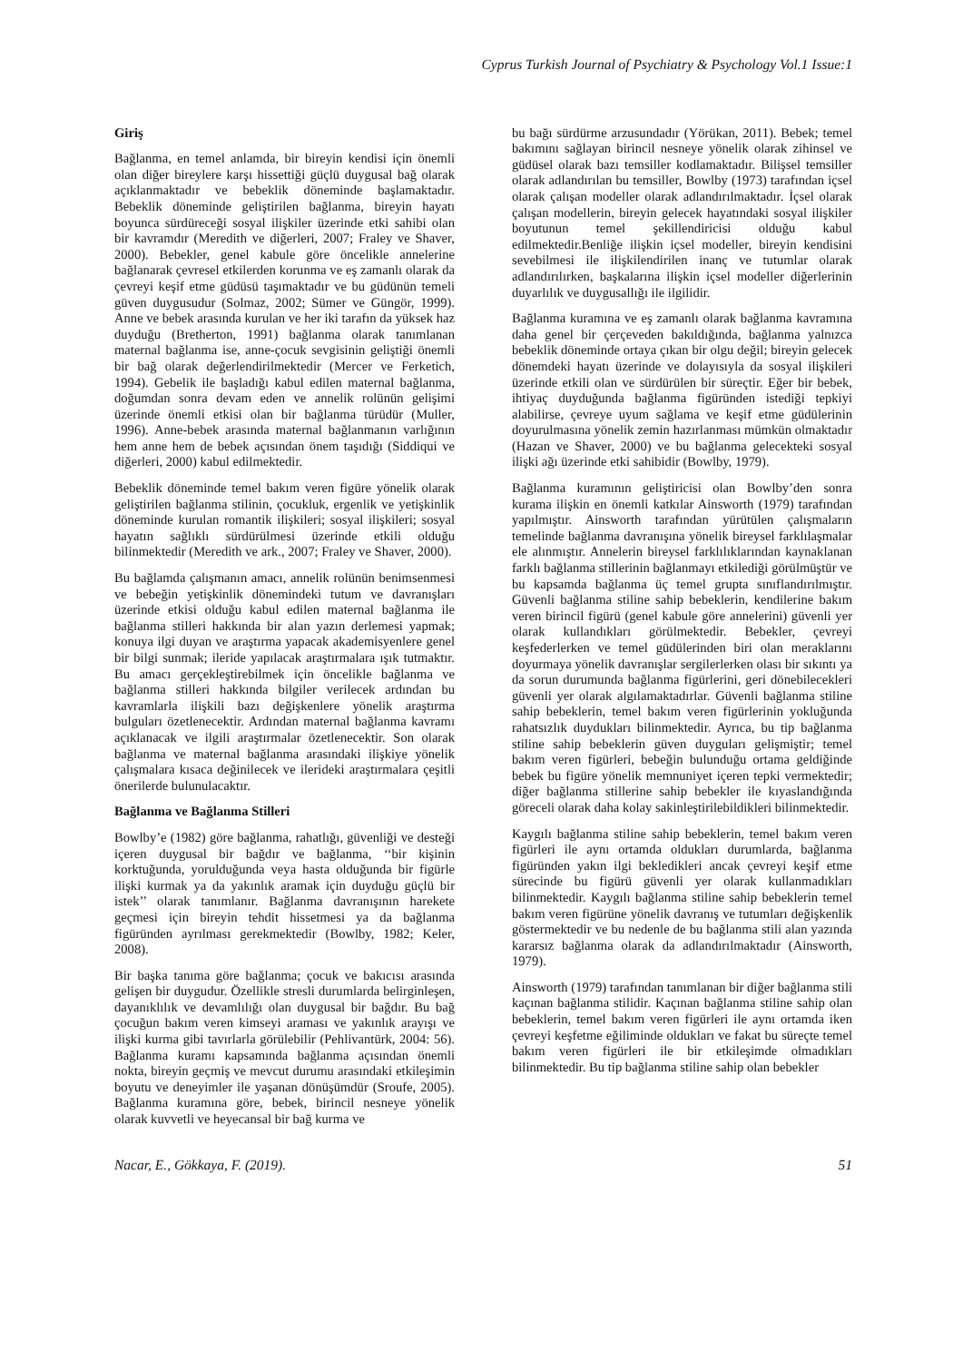Cyprus Turkish Journal of Psychiatry & Psychology Vol.1 Issue:1
Giriş
Bağlanma, en temel anlamda, bir bireyin kendisi için önemli olan diğer bireylere karşı hissettiği güçlü duygusal bağ olarak açıklanmaktadır ve bebeklik döneminde başlamaktadır. Bebeklik döneminde geliştirilen bağlanma, bireyin hayatı boyunca sürdüreceği sosyal ilişkiler üzerinde etki sahibi olan bir kavramdır (Meredith ve diğerleri, 2007; Fraley ve Shaver, 2000). Bebekler, genel kabule göre öncelikle annelerine bağlanarak çevresel etkilerden korunma ve eş zamanlı olarak da çevreyi keşif etme güdüsü taşımaktadır ve bu güdünün temeli güven duygusudur (Solmaz, 2002; Sümer ve Güngör, 1999). Anne ve bebek arasında kurulan ve her iki tarafın da yüksek haz duyduğu (Bretherton, 1991) bağlanma olarak tanımlanan maternal bağlanma ise, anne-çocuk sevgisinin geliştiği önemli bir bağ olarak değerlendirilmektedir (Mercer ve Ferketich, 1994). Gebelik ile başladığı kabul edilen maternal bağlanma, doğumdan sonra devam eden ve annelik rolünün gelişimi üzerinde önemli etkisi olan bir bağlanma türüdür (Muller, 1996). Anne-bebek arasında maternal bağlanmanın varlığının hem anne hem de bebek açısından önem taşıdığı (Siddiqui ve diğerleri, 2000) kabul edilmektedir.
Bebeklik döneminde temel bakım veren figüre yönelik olarak geliştirilen bağlanma stilinin, çocukluk, ergenlik ve yetişkinlik döneminde kurulan romantik ilişkileri; sosyal ilişkileri; sosyal hayatın sağlıklı sürdürülmesi üzerinde etkili olduğu bilinmektedir (Meredith ve ark., 2007; Fraley ve Shaver, 2000).
Bu bağlamda çalışmanın amacı, annelik rolünün benimsenmesi ve bebeğin yetişkinlik dönemindeki tutum ve davranışları üzerinde etkisi olduğu kabul edilen maternal bağlanma ile bağlanma stilleri hakkında bir alan yazın derlemesi yapmak; konuya ilgi duyan ve araştırma yapacak akademisyenlere genel bir bilgi sunmak; ileride yapılacak araştırmalara ışık tutmaktır. Bu amacı gerçekleştirebilmek için öncelikle bağlanma ve bağlanma stilleri hakkında bilgiler verilecek ardından bu kavramlarla ilişkili bazı değişkenlere yönelik araştırma bulguları özetlenecektir. Ardından maternal bağlanma kavramı açıklanacak ve ilgili araştırmalar özetlenecektir. Son olarak bağlanma ve maternal bağlanma arasındaki ilişkiye yönelik çalışmalara kısaca değinilecek ve ilerideki araştırmalara çeşitli önerilerde bulunulacaktır.
Bağlanma ve Bağlanma Stilleri
Bowlby’e (1982) göre bağlanma, rahatlığı, güvenliği ve desteği içeren duygusal bir bağdır ve bağlanma, ‘‘bir kişinin korktuğunda, yorulduğunda veya hasta olduğunda bir figürle ilişki kurmak ya da yakınlık aramak için duyduğu güçlü bir istek’’ olarak tanımlanır. Bağlanma davranışının harekete geçmesi için bireyin tehdit hissetmesi ya da bağlanma figüründen ayrılması gerekmektedir (Bowlby, 1982; Keler, 2008).
Bir başka tanıma göre bağlanma; çocuk ve bakıcısı arasında gelişen bir duygudur. Özellikle stresli durumlarda belirginleşen, dayanıklılık ve devamlılığı olan duygusal bir bağdır. Bu bağ çocuğun bakım veren kimseyi araması ve yakınlık arayışı ve ilişki kurma gibi tavırlarla görülebilir (Pehlivantürk, 2004: 56). Bağlanma kuramı kapsamında bağlanma açısından önemli nokta, bireyin geçmiş ve mevcut durumu arasındaki etkileşimin boyutu ve deneyimler ile yaşanan dönüşümdür (Sroufe, 2005). Bağlanma kuramına göre, bebek, birincil nesneye yönelik olarak kuvvetli ve heyecansal bir bağ kurma ve
bu bağı sürdürme arzusundadır (Yörükan, 2011). Bebek; temel bakımını sağlayan birincil nesneye yönelik olarak zihinsel ve güdüsel olarak bazı temsiller kodlamaktadır. Bilişsel temsiller olarak adlandırılan bu temsiller, Bowlby (1973) tarafından içsel olarak çalışan modeller olarak adlandırılmaktadır. İçsel olarak çalışan modellerin, bireyin gelecek hayatındaki sosyal ilişkiler boyutunun temel şekillendiricisi olduğu kabul edilmektedir.Benliğe ilişkin içsel modeller, bireyin kendisini sevebilmesi ile ilişkilendirilen inanç ve tutumlar olarak adlandırılırken, başkalarına ilişkin içsel modeller diğerlerinin duyarlılık ve duygusallığı ile ilgilidir.
Bağlanma kuramına ve eş zamanlı olarak bağlanma kavramına daha genel bir çerçeveden bakıldığında, bağlanma yalnızca bebeklik döneminde ortaya çıkan bir olgu değil; bireyin gelecek dönemdeki hayatı üzerinde ve dolayısıyla da sosyal ilişkileri üzerinde etkili olan ve sürdürülen bir süreçtir. Eğer bir bebek, ihtiyaç duyduğunda bağlanma figüründen istediği tepkiyi alabilirse, çevreye uyum sağlama ve keşif etme güdülerinin doyurulmasına yönelik zemin hazırlanması mümkün olmaktadır (Hazan ve Shaver, 2000) ve bu bağlanma gelecekteki sosyal ilişki ağı üzerinde etki sahibidir (Bowlby, 1979).
Bağlanma kuramının geliştiricisi olan Bowlby’den sonra kurama ilişkin en önemli katkılar Ainsworth (1979) tarafından yapılmıştır. Ainsworth tarafından yürütülen çalışmaların temelinde bağlanma davranışına yönelik bireysel farklılaşmalar ele alınmıştır. Annelerin bireysel farklılıklarından kaynaklanan farklı bağlanma stillerinin bağlanmayı etkilediği görülmüştür ve bu kapsamda bağlanma üç temel grupta sınıflandırılmıştır. Güvenli bağlanma stiline sahip bebeklerin, kendilerine bakım veren birincil figürü (genel kabule göre annelerini) güvenli yer olarak kullandıkları görülmektedir. Bebekler, çevreyi keşfederlerken ve temel güdülerinden biri olan meraklarını doyurmaya yönelik davranışlar sergilerlerken olası bir sıkıntı ya da sorun durumunda bağlanma figürlerini, geri dönebilecekleri güvenli yer olarak algılamaktadırlar. Güvenli bağlanma stiline sahip bebeklerin, temel bakım veren figürlerinin yokluğunda rahatsızlık duydukları bilinmektedir. Ayrıca, bu tip bağlanma stiline sahip bebeklerin güven duyguları gelişmiştir; temel bakım veren figürleri, bebeğin bulunduğu ortama geldiğinde bebek bu figüre yönelik memnuniyet içeren tepki vermektedir; diğer bağlanma stillerine sahip bebekler ile kıyaslandığında göreceli olarak daha kolay sakinleştirilebildikleri bilinmektedir.
Kaygılı bağlanma stiline sahip bebeklerin, temel bakım veren figürleri ile aynı ortamda oldukları durumlarda, bağlanma figüründen yakın ilgi bekledikleri ancak çevreyi keşif etme sürecinde bu figürü güvenli yer olarak kullanmadıkları bilinmektedir. Kaygılı bağlanma stiline sahip bebeklerin temel bakım veren figürüne yönelik davranış ve tutumları değişkenlik göstermektedir ve bu nedenle de bu bağlanma stili alan yazında kararsız bağlanma olarak da adlandırılmaktadır (Ainsworth, 1979).
Ainsworth (1979) tarafından tanımlanan bir diğer bağlanma stili kaçınan bağlanma stilidir. Kaçınan bağlanma stiline sahip olan bebeklerin, temel bakım veren figürleri ile aynı ortamda iken çevreyi keşfetme eğiliminde oldukları ve fakat bu süreçte temel bakım veren figürleri ile bir etkileşimde olmadıkları bilinmektedir. Bu tip bağlanma stiline sahip olan bebekler
Nacar, E., Gökkaya, F. (2019). 51